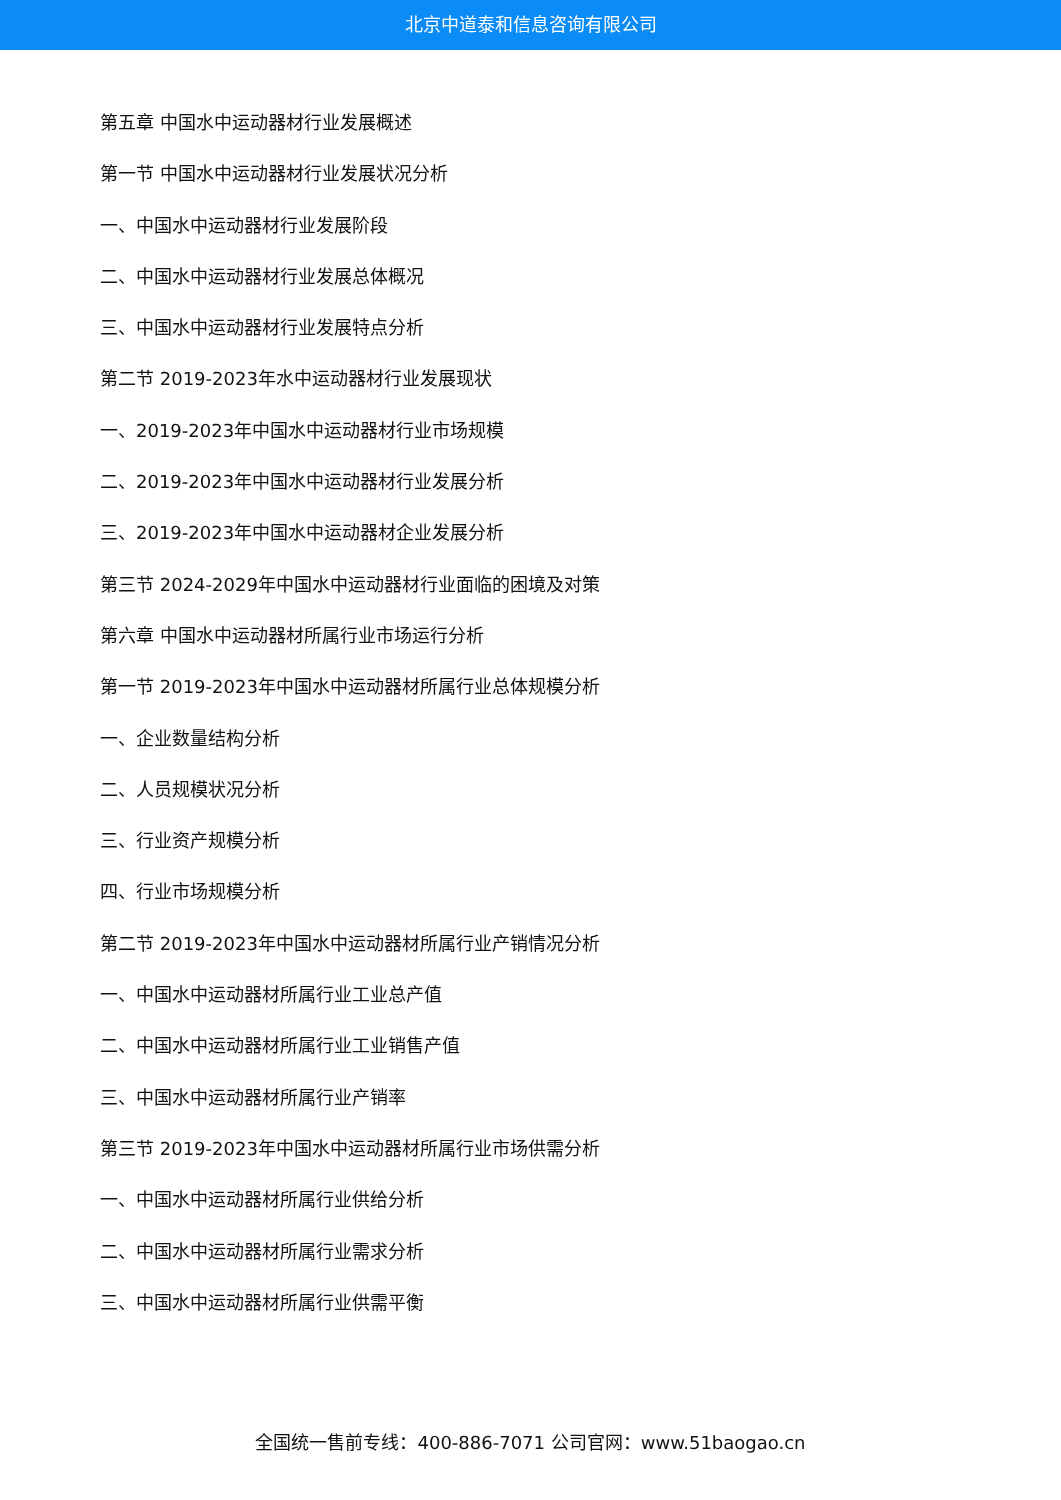北京中道泰和信息咨询有限公司
第五章 中国水中运动器材行业发展概述
第一节 中国水中运动器材行业发展状况分析
一、中国水中运动器材行业发展阶段
二、中国水中运动器材行业发展总体概况
三、中国水中运动器材行业发展特点分析
第二节 2019-2023年水中运动器材行业发展现状
一、2019-2023年中国水中运动器材行业市场规模
二、2019-2023年中国水中运动器材行业发展分析
三、2019-2023年中国水中运动器材企业发展分析
第三节 2024-2029年中国水中运动器材行业面临的困境及对策
第六章 中国水中运动器材所属行业市场运行分析
第一节 2019-2023年中国水中运动器材所属行业总体规模分析
一、企业数量结构分析
二、人员规模状况分析
三、行业资产规模分析
四、行业市场规模分析
第二节 2019-2023年中国水中运动器材所属行业产销情况分析
一、中国水中运动器材所属行业工业总产值
二、中国水中运动器材所属行业工业销售产值
三、中国水中运动器材所属行业产销率
第三节 2019-2023年中国水中运动器材所属行业市场供需分析
一、中国水中运动器材所属行业供给分析
二、中国水中运动器材所属行业需求分析
三、中国水中运动器材所属行业供需平衡
全国统一售前专线：400-886-7071 公司官网：www.51baogao.cn